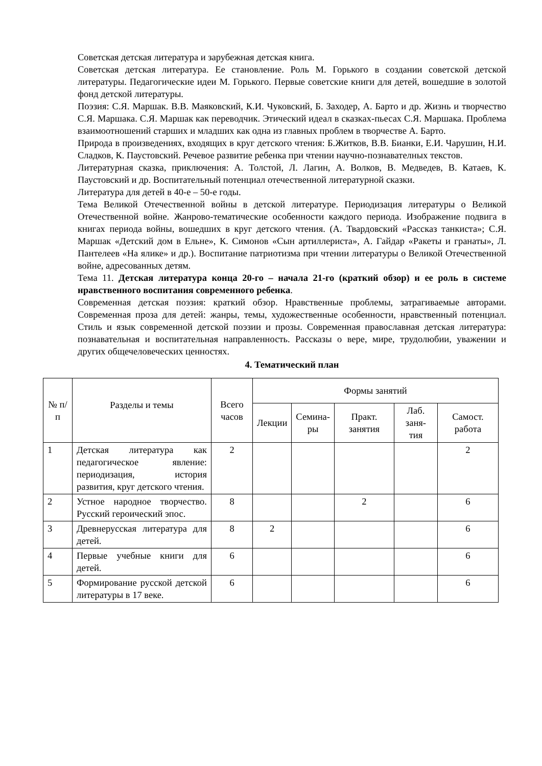Советская детская литература и зарубежная детская книга.
Советская детская литература. Ее становление. Роль М. Горького в создании советской детской литературы. Педагогические идеи М. Горького. Первые советские книги для детей, вошедшие в золотой фонд детской литературы.
Поэзия: С.Я. Маршак. В.В. Маяковский, К.И. Чуковский, Б. Заходер, А. Барто и др. Жизнь и творчество С.Я. Маршака. С.Я. Маршак как переводчик. Этический идеал в сказках-пьесах С.Я. Маршака. Проблема взаимоотношений старших и младших как одна из главных проблем в творчестве А. Барто.
Природа в произведениях, входящих в круг детского чтения: Б.Житков, В.В. Бианки, Е.И. Чарушин, Н.И. Сладков, К. Паустовский. Речевое развитие ребенка при чтении научно-познавателных текстов.
Литературная сказка, приключения: А. Толстой, Л. Лагин, А. Волков, В. Медведев, В. Катаев, К. Паустовский и др. Воспитательный потенциал отечественной литературной сказки.
Литература для детей в 40-е – 50-е годы.
Тема Великой Отечественной войны в детской литературе. Периодизация литературы о Великой Отечественной войне. Жанрово-тематические особенности каждого периода. Изображение подвига в книгах периода войны, вошедших в круг детского чтения. (А. Твардовский «Рассказ танкиста»; С.Я. Маршак «Детский дом в Ельне», К. Симонов «Сын артиллериста», А. Гайдар «Ракеты и гранаты», Л. Пантелеев «На ялике» и др.). Воспитание патриотизма при чтении литературы о Великой Отечественной войне, адресованных детям.
Тема 11. Детская литература конца 20-го – начала 21-го (краткий обзор) и ее роль в системе нравственного воспитания современного ребенка.
Современная детская поэзия: краткий обзор. Нравственные проблемы, затрагиваемые авторами. Современная проза для детей: жанры, темы, художественные особенности, нравственный потенциал. Стиль и язык современной детской поэзии и прозы. Современная православная детская литература: познавательная и воспитательная направленность. Рассказы о вере, мире, трудолюбии, уважении и других общечеловеческих ценностях.
4. Тематический план
| № п/п | Разделы и темы | Всего часов | Формы занятий | | | | |
| --- | --- | --- | --- | --- | --- | --- | --- |
| | | | Лекции | Семина- ры | Практ. занятия | Лаб. заня- тия | Самост. работа |
| 1 | Детская литература как педагогическое явление: периодизация, история развития, круг детского чтения. | 2 | | | | | 2 |
| 2 | Устное народное творчество. Русский героический эпос. | 8 | | | 2 | | 6 |
| 3 | Древнерусская литература для детей. | 8 | 2 | | | | 6 |
| 4 | Первые учебные книги для детей. | 6 | | | | | 6 |
| 5 | Формирование русской детской литературы в 17 веке. | 6 | | | | | 6 |